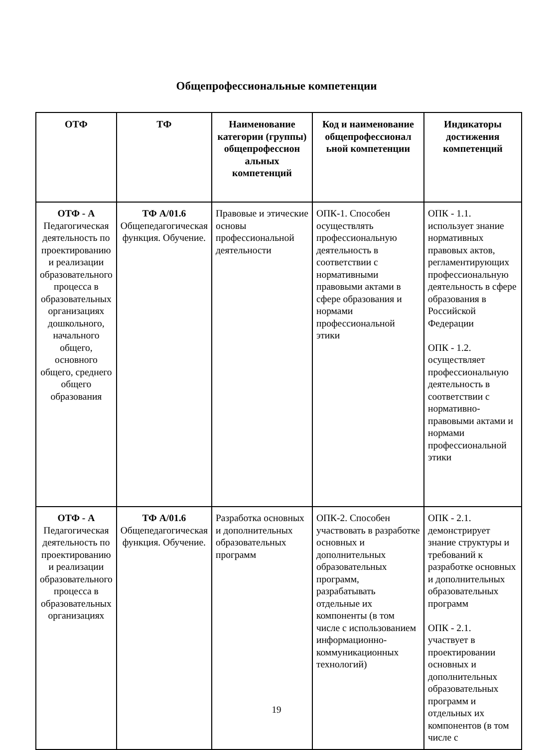Общепрофессиональные компетенции
| ОТФ | ТФ | Наименование категории (группы) общепрофессион альных компетенций | Код и наименование общепрофессионал ьной компетенции | Индикаторы достижения компетенций |
| --- | --- | --- | --- | --- |
| ОТФ - А Педагогическая деятельность по проектированию и реализации образовательного процесса в образовательных организациях дошкольного, начального общего, основного общего, среднего общего образования | ТФ А/01.6 Общепедагогическая функция. Обучение. | Правовые и этические основы профессиональной деятельности | ОПК-1. Способен осуществлять профессиональную деятельность в соответствии с нормативными правовыми актами в сфере образования и нормами профессиональной этики | ОПК - 1.1. использует знание нормативных правовых актов, регламентирующих профессиональную деятельность в сфере образования в Российской Федерации ОПК - 1.2. осуществляет профессиональную деятельность в соответствии с нормативно-правовыми актами и нормами профессиональной этики |
| ОТФ - А Педагогическая деятельность по проектированию и реализации образовательного процесса в образовательных организациях | ТФ А/01.6 Общепедагогическая функция. Обучение. | Разработка основных и дополнительных образовательных программ | ОПК-2. Способен участвовать в разработке основных и дополнительных образовательных программ, разрабатывать отдельные их компоненты (в том числе с использованием информационно-коммуникационных технологий) | ОПК - 2.1. демонстрирует знание структуры и требований к разработке основных и дополнительных образовательных программ ОПК - 2.1. участвует в проектировании основных и дополнительных образовательных программ и отдельных их компонентов (в том числе с |
19